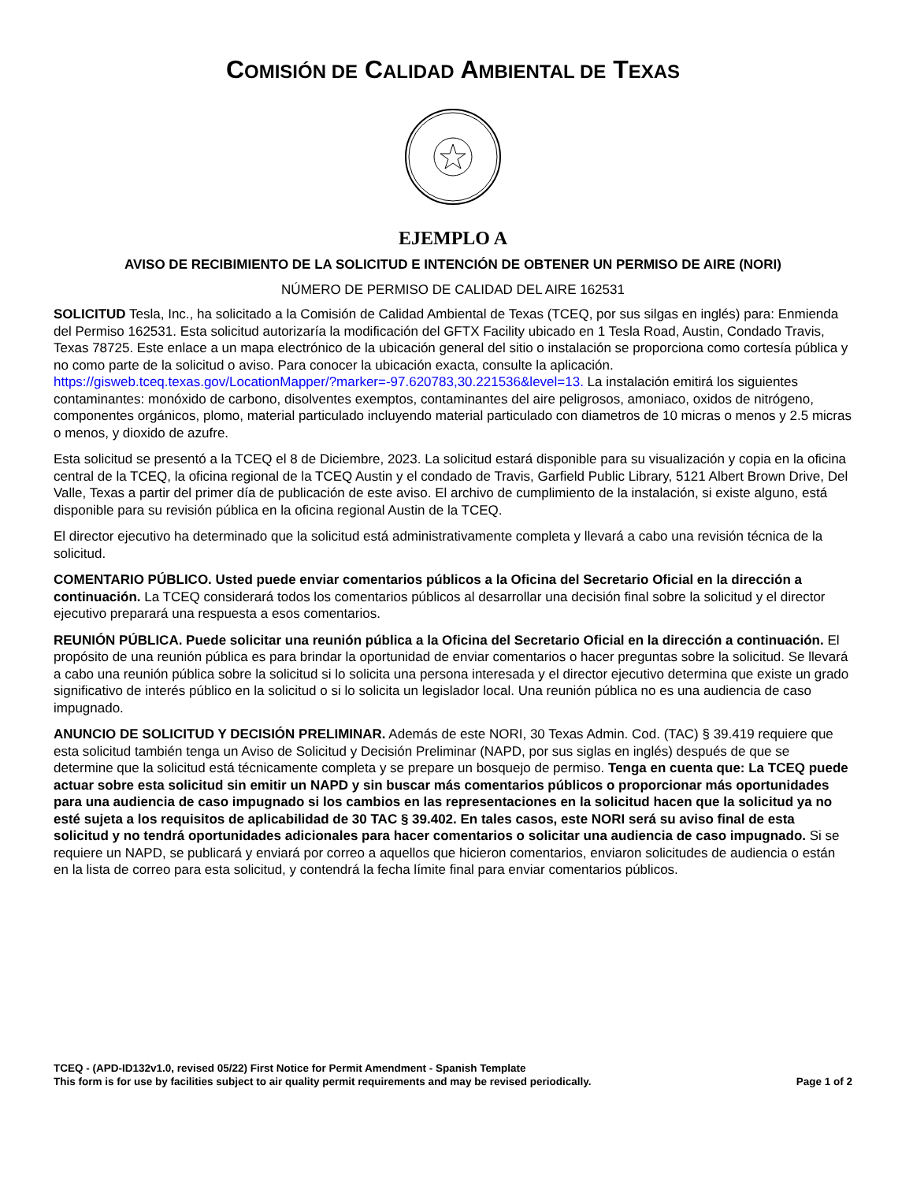COMISIÓN DE CALIDAD AMBIENTAL DE TEXAS
EJEMPLO A
AVISO DE RECIBIMIENTO DE LA SOLICITUD E INTENCIÓN DE OBTENER UN PERMISO DE AIRE (NORI)
NÚMERO DE PERMISO DE CALIDAD DEL AIRE 162531
SOLICITUD Tesla, Inc., ha solicitado a la Comisión de Calidad Ambiental de Texas (TCEQ, por sus silgas en inglés) para: Enmienda del Permiso 162531. Esta solicitud autorizaría la modificación del GFTX Facility ubicado en 1 Tesla Road, Austin, Condado Travis, Texas 78725. Este enlace a un mapa electrónico de la ubicación general del sitio o instalación se proporciona como cortesía pública y no como parte de la solicitud o aviso. Para conocer la ubicación exacta, consulte la aplicación. https://gisweb.tceq.texas.gov/LocationMapper/?marker=-97.620783,30.221536&level=13. La instalación emitirá los siguientes contaminantes: monóxido de carbono, disolventes exemptos, contaminantes del aire peligrosos, amoniaco, oxidos de nitrógeno, componentes orgánicos, plomo, material particulado incluyendo material particulado con diametros de 10 micras o menos y 2.5 micras o menos, y dioxido de azufre.
Esta solicitud se presentó a la TCEQ el 8 de Diciembre, 2023. La solicitud estará disponible para su visualización y copia en la oficina central de la TCEQ, la oficina regional de la TCEQ Austin y el condado de Travis, Garfield Public Library, 5121 Albert Brown Drive, Del Valle, Texas a partir del primer día de publicación de este aviso. El archivo de cumplimiento de la instalación, si existe alguno, está disponible para su revisión pública en la oficina regional Austin de la TCEQ.
El director ejecutivo ha determinado que la solicitud está administrativamente completa y llevará a cabo una revisión técnica de la solicitud.
COMENTARIO PÚBLICO. Usted puede enviar comentarios públicos a la Oficina del Secretario Oficial en la dirección a continuación. La TCEQ considerará todos los comentarios públicos al desarrollar una decisión final sobre la solicitud y el director ejecutivo preparará una respuesta a esos comentarios.
REUNIÓN PÚBLICA. Puede solicitar una reunión pública a la Oficina del Secretario Oficial en la dirección a continuación. El propósito de una reunión pública es para brindar la oportunidad de enviar comentarios o hacer preguntas sobre la solicitud. Se llevará a cabo una reunión pública sobre la solicitud si lo solicita una persona interesada y el director ejecutivo determina que existe un grado significativo de interés público en la solicitud o si lo solicita un legislador local. Una reunión pública no es una audiencia de caso impugnado.
ANUNCIO DE SOLICITUD Y DECISIÓN PRELIMINAR. Además de este NORI, 30 Texas Admin. Cod. (TAC) § 39.419 requiere que esta solicitud también tenga un Aviso de Solicitud y Decisión Preliminar (NAPD, por sus siglas en inglés) después de que se determine que la solicitud está técnicamente completa y se prepare un bosquejo de permiso. Tenga en cuenta que: La TCEQ puede actuar sobre esta solicitud sin emitir un NAPD y sin buscar más comentarios públicos o proporcionar más oportunidades para una audiencia de caso impugnado si los cambios en las representaciones en la solicitud hacen que la solicitud ya no esté sujeta a los requisitos de aplicabilidad de 30 TAC § 39.402. En tales casos, este NORI será su aviso final de esta solicitud y no tendrá oportunidades adicionales para hacer comentarios o solicitar una audiencia de caso impugnado. Si se requiere un NAPD, se publicará y enviará por correo a aquellos que hicieron comentarios, enviaron solicitudes de audiencia o están en la lista de correo para esta solicitud, y contendrá la fecha límite final para enviar comentarios públicos.
TCEQ - (APD-ID132v1.0, revised 05/22) First Notice for Permit Amendment - Spanish Template
This form is for use by facilities subject to air quality permit requirements and may be revised periodically. Page 1 of 2